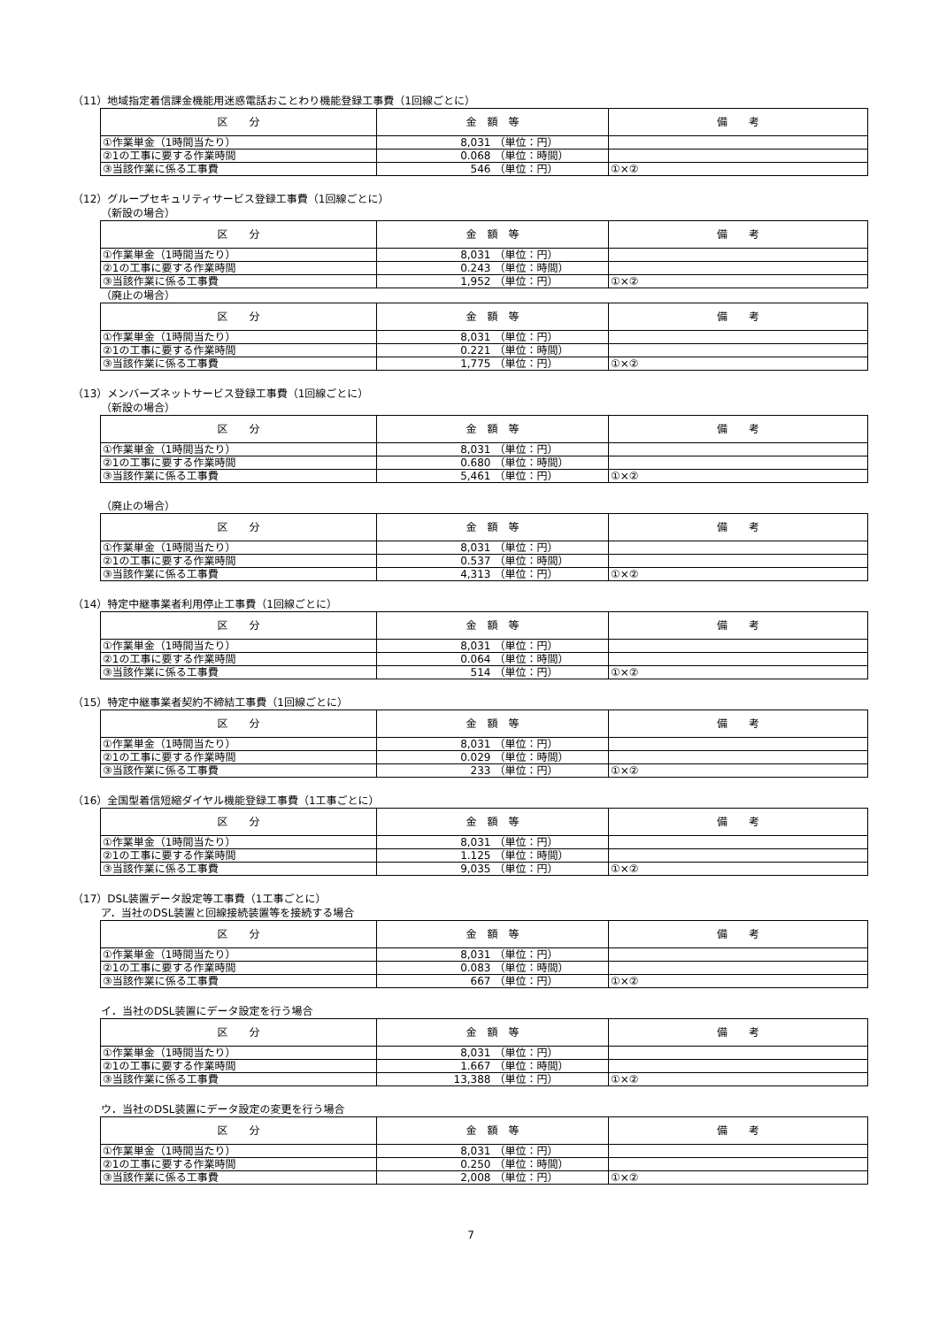（11）地域指定着信課金機能用迷惑電話おことわり機能登録工事費（1回線ごとに）
| 区 分 | 金 額 等 | | 備 考 |
| --- | --- | --- | --- |
| ①作業単金（1時間当たり） | 8,031 | （単位：円） | |
| ②1の工事に要する作業時間 | 0.068 | （単位：時間） | |
| ③当該作業に係る工事費 | 546 | （単位：円） | ①×② |
（12）グループセキュリティサービス登録工事費（1回線ごとに）
（新設の場合）
| 区 分 | 金 額 等 | | 備 考 |
| --- | --- | --- | --- |
| ①作業単金（1時間当たり） | 8,031 | （単位：円） | |
| ②1の工事に要する作業時間 | 0.243 | （単位：時間） | |
| ③当該作業に係る工事費 | 1,952 | （単位：円） | ①×② |
（廃止の場合）
| 区 分 | 金 額 等 | | 備 考 |
| --- | --- | --- | --- |
| ①作業単金（1時間当たり） | 8,031 | （単位：円） | |
| ②1の工事に要する作業時間 | 0.221 | （単位：時間） | |
| ③当該作業に係る工事費 | 1,775 | （単位：円） | ①×② |
（13）メンバーズネットサービス登録工事費（1回線ごとに）
（新設の場合）
| 区 分 | 金 額 等 | | 備 考 |
| --- | --- | --- | --- |
| ①作業単金（1時間当たり） | 8,031 | （単位：円） | |
| ②1の工事に要する作業時間 | 0.680 | （単位：時間） | |
| ③当該作業に係る工事費 | 5,461 | （単位：円） | ①×② |
（廃止の場合）
| 区 分 | 金 額 等 | | 備 考 |
| --- | --- | --- | --- |
| ①作業単金（1時間当たり） | 8,031 | （単位：円） | |
| ②1の工事に要する作業時間 | 0.537 | （単位：時間） | |
| ③当該作業に係る工事費 | 4,313 | （単位：円） | ①×② |
（14）特定中継事業者利用停止工事費（1回線ごとに）
| 区 分 | 金 額 等 | | 備 考 |
| --- | --- | --- | --- |
| ①作業単金（1時間当たり） | 8,031 | （単位：円） | |
| ②1の工事に要する作業時間 | 0.064 | （単位：時間） | |
| ③当該作業に係る工事費 | 514 | （単位：円） | ①×② |
（15）特定中継事業者契約不締結工事費（1回線ごとに）
| 区 分 | 金 額 等 | | 備 考 |
| --- | --- | --- | --- |
| ①作業単金（1時間当たり） | 8,031 | （単位：円） | |
| ②1の工事に要する作業時間 | 0.029 | （単位：時間） | |
| ③当該作業に係る工事費 | 233 | （単位：円） | ①×② |
（16）全国型着信短縮ダイヤル機能登録工事費（1工事ごとに）
| 区 分 | 金 額 等 | | 備 考 |
| --- | --- | --- | --- |
| ①作業単金（1時間当たり） | 8,031 | （単位：円） | |
| ②1の工事に要する作業時間 | 1.125 | （単位：時間） | |
| ③当該作業に係る工事費 | 9,035 | （単位：円） | ①×② |
（17）DSL装置データ設定等工事費（1工事ごとに）
ア．当社のDSL装置と回線接続装置等を接続する場合
| 区 分 | 金 額 等 | | 備 考 |
| --- | --- | --- | --- |
| ①作業単金（1時間当たり） | 8,031 | （単位：円） | |
| ②1の工事に要する作業時間 | 0.083 | （単位：時間） | |
| ③当該作業に係る工事費 | 667 | （単位：円） | ①×② |
イ．当社のDSL装置にデータ設定を行う場合
| 区 分 | 金 額 等 | | 備 考 |
| --- | --- | --- | --- |
| ①作業単金（1時間当たり） | 8,031 | （単位：円） | |
| ②1の工事に要する作業時間 | 1.667 | （単位：時間） | |
| ③当該作業に係る工事費 | 13,388 | （単位：円） | ①×② |
ウ．当社のDSL装置にデータ設定の変更を行う場合
| 区 分 | 金 額 等 | | 備 考 |
| --- | --- | --- | --- |
| ①作業単金（1時間当たり） | 8,031 | （単位：円） | |
| ②1の工事に要する作業時間 | 0.250 | （単位：時間） | |
| ③当該作業に係る工事費 | 2,008 | （単位：円） | ①×② |
7